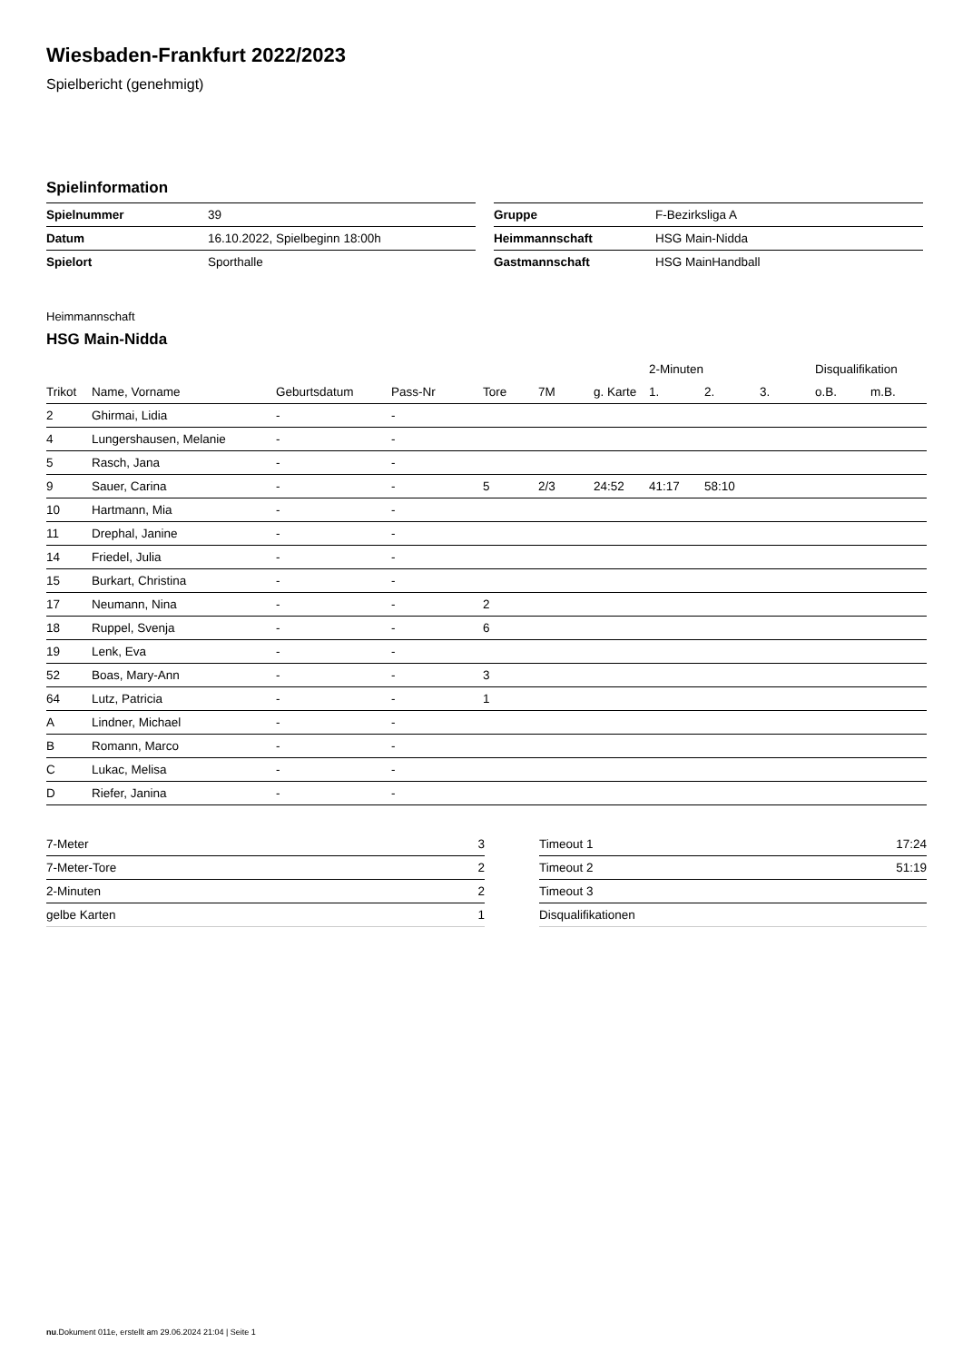Wiesbaden-Frankfurt 2022/2023
Spielbericht (genehmigt)
Spielinformation
| Spielnummer | 39 |
| Datum | 16.10.2022, Spielbeginn 18:00h |
| Spielort | Sporthalle |
| Gruppe | F-Bezirksliga A |
| Heimmannschaft | HSG Main-Nidda |
| Gastmannschaft | HSG MainHandball |
Heimmannschaft
HSG Main-Nidda
| | | | | | | | 2-Minuten | | | Disqualifikation | |
| --- | --- | --- | --- | --- | --- | --- | --- | --- | --- | --- | --- |
| Trikot | Name, Vorname | Geburtsdatum | Pass-Nr | Tore | 7M | g. Karte | 1. | 2. | 3. | o.B. | m.B. |
| 2 | Ghirmai, Lidia | - | - | | | | | | | | |
| 4 | Lungershausen, Melanie | - | - | | | | | | | | |
| 5 | Rasch, Jana | - | - | | | | | | | | |
| 9 | Sauer, Carina | - | - | 5 | 2/3 | 24:52 | 41:17 | 58:10 | | | |
| 10 | Hartmann, Mia | - | - | | | | | | | | |
| 11 | Drephal, Janine | - | - | | | | | | | | |
| 14 | Friedel, Julia | - | - | | | | | | | | |
| 15 | Burkart, Christina | - | - | | | | | | | | |
| 17 | Neumann, Nina | - | - | 2 | | | | | | | |
| 18 | Ruppel, Svenja | - | - | 6 | | | | | | | |
| 19 | Lenk, Eva | - | - | | | | | | | | |
| 52 | Boas, Mary-Ann | - | - | 3 | | | | | | | |
| 64 | Lutz, Patricia | - | - | 1 | | | | | | | |
| A | Lindner, Michael | - | - | | | | | | | | |
| B | Romann, Marco | - | - | | | | | | | | |
| C | Lukac, Melisa | - | - | | | | | | | | |
| D | Riefer, Janina | - | - | | | | | | | | |
| 7-Meter | 3 |
| 7-Meter-Tore | 2 |
| 2-Minuten | 2 |
| gelbe Karten | 1 |
| Timeout 1 | 17:24 |
| Timeout 2 | 51:19 |
| Timeout 3 | |
| Disqualifikationen | |
nu.Dokument 011e, erstellt am 29.06.2024 21:04 | Seite 1